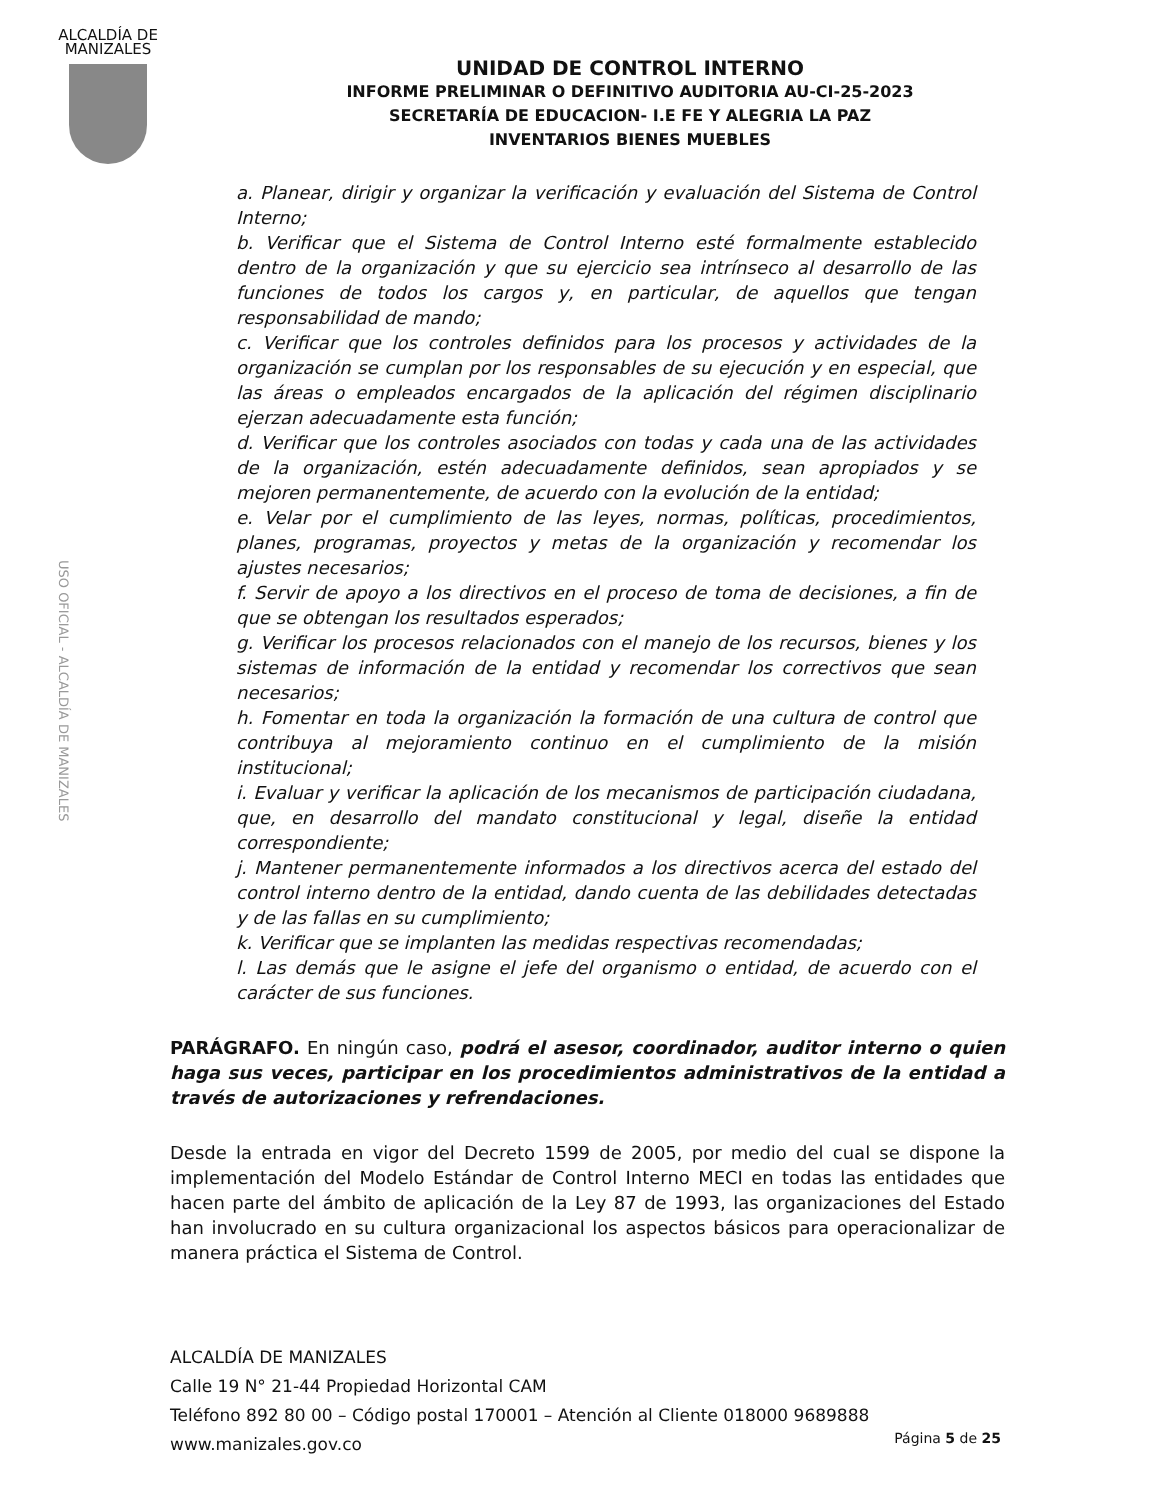ALCALDÍA DE
MANIZALES
UNIDAD DE CONTROL INTERNO
INFORME PRELIMINAR O DEFINITIVO AUDITORIA AU-CI-25-2023
SECRETARÍA DE EDUCACION- I.E FE Y ALEGRIA LA PAZ
INVENTARIOS BIENES MUEBLES
USO OFICIAL - ALCALDÍA DE MANIZALES
a. Planear, dirigir y organizar la verificación y evaluación del Sistema de Control Interno;
b. Verificar que el Sistema de Control Interno esté formalmente establecido dentro de la organización y que su ejercicio sea intrínseco al desarrollo de las funciones de todos los cargos y, en particular, de aquellos que tengan responsabilidad de mando;
c. Verificar que los controles definidos para los procesos y actividades de la organización se cumplan por los responsables de su ejecución y en especial, que las áreas o empleados encargados de la aplicación del régimen disciplinario ejerzan adecuadamente esta función;
d. Verificar que los controles asociados con todas y cada una de las actividades de la organización, estén adecuadamente definidos, sean apropiados y se mejoren permanentemente, de acuerdo con la evolución de la entidad;
e. Velar por el cumplimiento de las leyes, normas, políticas, procedimientos, planes, programas, proyectos y metas de la organización y recomendar los ajustes necesarios;
f. Servir de apoyo a los directivos en el proceso de toma de decisiones, a fin de que se obtengan los resultados esperados;
g. Verificar los procesos relacionados con el manejo de los recursos, bienes y los sistemas de información de la entidad y recomendar los correctivos que sean necesarios;
h. Fomentar en toda la organización la formación de una cultura de control que contribuya al mejoramiento continuo en el cumplimiento de la misión institucional;
i. Evaluar y verificar la aplicación de los mecanismos de participación ciudadana, que, en desarrollo del mandato constitucional y legal, diseñe la entidad correspondiente;
j. Mantener permanentemente informados a los directivos acerca del estado del control interno dentro de la entidad, dando cuenta de las debilidades detectadas y de las fallas en su cumplimiento;
k. Verificar que se implanten las medidas respectivas recomendadas;
l. Las demás que le asigne el jefe del organismo o entidad, de acuerdo con el carácter de sus funciones.
PARÁGRAFO. En ningún caso, podrá el asesor, coordinador, auditor interno o quien haga sus veces, participar en los procedimientos administrativos de la entidad a través de autorizaciones y refrendaciones.
Desde la entrada en vigor del Decreto 1599 de 2005, por medio del cual se dispone la implementación del Modelo Estándar de Control Interno MECI en todas las entidades que hacen parte del ámbito de aplicación de la Ley 87 de 1993, las organizaciones del Estado han involucrado en su cultura organizacional los aspectos básicos para operacionalizar de manera práctica el Sistema de Control.
ALCALDÍA DE MANIZALES
Calle 19 N° 21-44 Propiedad Horizontal CAM
Teléfono 892 80 00 – Código postal 170001 – Atención al Cliente 018000 9689888
www.manizales.gov.co
Página 5 de 25